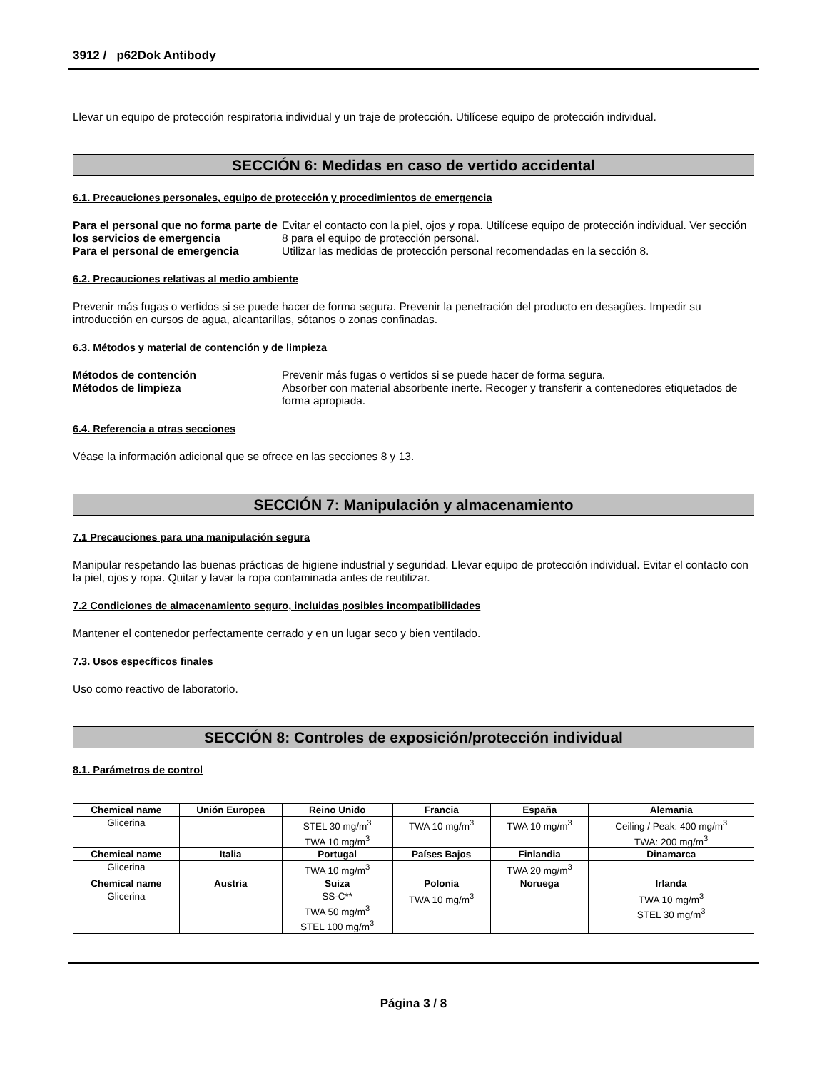3912 / p62Dok Antibody
Llevar un equipo de protección respiratoria individual y un traje de protección. Utilícese equipo de protección individual.
SECCIÓN 6: Medidas en caso de vertido accidental
6.1. Precauciones personales, equipo de protección y procedimientos de emergencia
Para el personal que no forma parte de los servicios de emergencia Evitar el contacto con la piel, ojos y ropa. Utilícese equipo de protección individual. Ver sección 8 para el equipo de protección personal. Para el personal de emergencia Utilizar las medidas de protección personal recomendadas en la sección 8.
6.2. Precauciones relativas al medio ambiente
Prevenir más fugas o vertidos si se puede hacer de forma segura. Prevenir la penetración del producto en desagües. Impedir su introducción en cursos de agua, alcantarillas, sótanos o zonas confinadas.
6.3. Métodos y material de contención y de limpieza
Métodos de contención Prevenir más fugas o vertidos si se puede hacer de forma segura. Métodos de limpieza Absorber con material absorbente inerte. Recoger y transferir a contenedores etiquetados de forma apropiada.
6.4. Referencia a otras secciones
Véase la información adicional que se ofrece en las secciones 8 y 13.
SECCIÓN 7: Manipulación y almacenamiento
7.1 Precauciones para una manipulación segura
Manipular respetando las buenas prácticas de higiene industrial y seguridad. Llevar equipo de protección individual. Evitar el contacto con la piel, ojos y ropa. Quitar y lavar la ropa contaminada antes de reutilizar.
7.2 Condiciones de almacenamiento seguro, incluidas posibles incompatibilidades
Mantener el contenedor perfectamente cerrado y en un lugar seco y bien ventilado.
7.3. Usos específicos finales
Uso como reactivo de laboratorio.
SECCIÓN 8: Controles de exposición/protección individual
8.1. Parámetros de control
| Chemical name | Unión Europea | Reino Unido | Francia | España | Alemania |
| --- | --- | --- | --- | --- | --- |
| Glicerina | | STEL 30 mg/m<sup>3</sup> TWA 10 mg/m<sup>3</sup> | TWA 10 mg/m<sup>3</sup> | TWA 10 mg/m<sup>3</sup> | Ceiling / Peak: 400 mg/m<sup>3</sup> TWA: 200 mg/m<sup>3</sup> |
| Chemical name | Italia | Portugal | Países Bajos | Finlandia | Dinamarca |
| Glicerina | | TWA 10 mg/m<sup>3</sup> | | TWA 20 mg/m<sup>3</sup> | |
| Chemical name | Austria | Suiza | Polonia | Noruega | Irlanda |
| Glicerina | | SS-C** TWA 50 mg/m<sup>3</sup> STEL 100 mg/m<sup>3</sup> | TWA 10 mg/m<sup>3</sup> | | TWA 10 mg/m<sup>3</sup> STEL 30 mg/m<sup>3</sup> |
Página 3 / 8